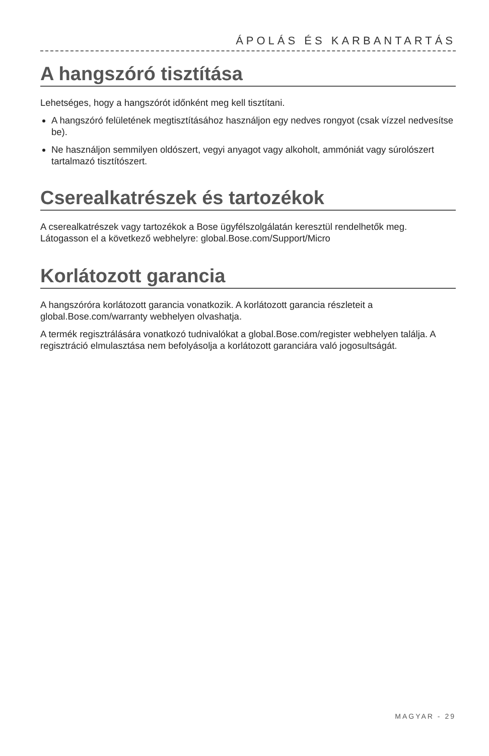ÁPOLÁS ÉS KARBANTARTÁS
A hangszóró tisztítása
Lehetséges, hogy a hangszórót időnként meg kell tisztítani.
A hangszóró felületének megtisztításához használjon egy nedves rongyot (csak vízzel nedvesítse be).
Ne használjon semmilyen oldószert, vegyi anyagot vagy alkoholt, ammóniát vagy súrolószert tartalmazó tisztítószert.
Cserealkatrészek és tartozékok
A cserealkatrészek vagy tartozékok a Bose ügyfélszolgálatán keresztül rendelhetők meg. Látogasson el a következő webhelyre: global.Bose.com/Support/Micro
Korlátozott garancia
A hangszóróra korlátozott garancia vonatkozik. A korlátozott garancia részleteit a global.Bose.com/warranty webhelyen olvashatja.
A termék regisztrálására vonatkozó tudnivalókat a global.Bose.com/register webhelyen találja. A regisztráció elmulasztása nem befolyásolja a korlátozott garanciára való jogosultságát.
MAGYAR - 29